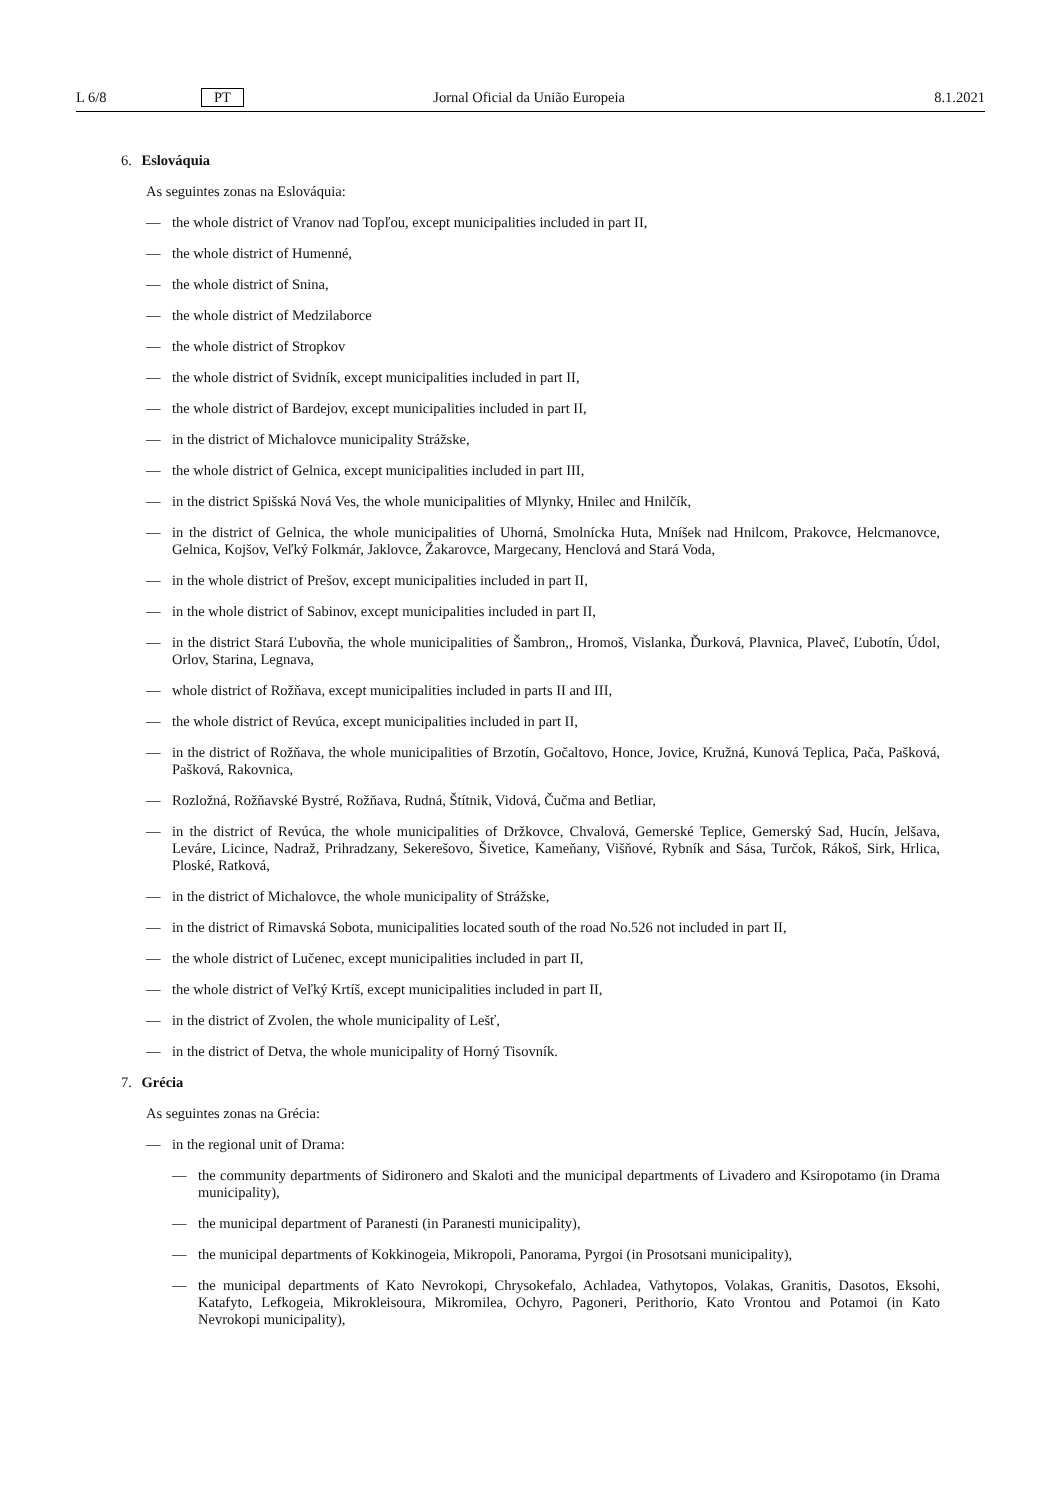L 6/8 PT Jornal Oficial da União Europeia 8.1.2021
6. Eslováquia
As seguintes zonas na Eslováquia:
— the whole district of Vranov nad Topľou, except municipalities included in part II,
— the whole district of Humenné,
— the whole district of Snina,
— the whole district of Medzilaborce
— the whole district of Stropkov
— the whole district of Svidník, except municipalities included in part II,
— the whole district of Bardejov, except municipalities included in part II,
— in the district of Michalovce municipality Strážske,
— the whole district of Gelnica, except municipalities included in part III,
— in the district Spišská Nová Ves, the whole municipalities of Mlynky, Hnilec and Hnilčík,
— in the district of Gelnica, the whole municipalities of Uhorná, Smolnícka Huta, Mníšek nad Hnilcom, Prakovce, Helcmanovce, Gelnica, Kojšov, Veľký Folkmár, Jaklovce, Žakarovce, Margecany, Henclová and Stará Voda,
— in the whole district of Prešov, except municipalities included in part II,
— in the whole district of Sabinov, except municipalities included in part II,
— in the district Stará Ľubovňa, the whole municipalities of Šambron,, Hromoš, Vislanka, Ďurková, Plavnica, Plaveč, Ľubotín, Údol, Orlov, Starina, Legnava,
— whole district of Rožňava, except municipalities included in parts II and III,
— the whole district of Revúca, except municipalities included in part II,
— in the district of Rožňava, the whole municipalities of Brzotín, Gočaltovo, Honce, Jovice, Kružná, Kunová Teplica, Pača, Pašková, Pašková, Rakovnica,
— Rozložná, Rožňavské Bystré, Rožňava, Rudná, Štítnik, Vidová, Čučma and Betliar,
— in the district of Revúca, the whole municipalities of Držkovce, Chvalová, Gemerské Teplice, Gemerský Sad, Hucín, Jelšava, Leváre, Licince, Nadraž, Prihradzany, Sekerešovo, Šivetice, Kameňany, Višňové, Rybník and Sása, Turčok, Rákoš, Sirk, Hrlica, Ploské, Ratková,
— in the district of Michalovce, the whole municipality of Strážske,
— in the district of Rimavská Sobota, municipalities located south of the road No.526 not included in part II,
— the whole district of Lučenec, except municipalities included in part II,
— the whole district of Veľký Krtíš, except municipalities included in part II,
— in the district of Zvolen, the whole municipality of Lešť,
— in the district of Detva, the whole municipality of Horný Tisovník.
7. Grécia
As seguintes zonas na Grécia:
— in the regional unit of Drama:
— the community departments of Sidironero and Skaloti and the municipal departments of Livadero and Ksiropotamo (in Drama municipality),
— the municipal department of Paranesti (in Paranesti municipality),
— the municipal departments of Kokkinogeia, Mikropoli, Panorama, Pyrgoi (in Prosotsani municipality),
— the municipal departments of Kato Nevrokopi, Chrysokefalo, Achladea, Vathytopos, Volakas, Granitis, Dasotos, Eksohi, Katafyto, Lefkogeia, Mikrokleisoura, Mikromilea, Ochyro, Pagoneri, Perithorio, Kato Vrontou and Potamoi (in Kato Nevrokopi municipality),